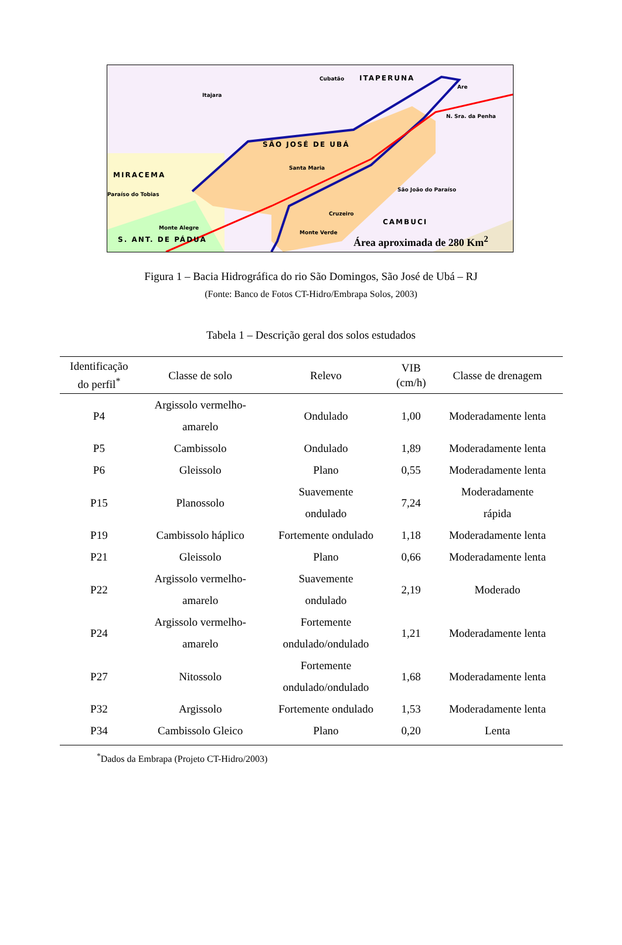Cubatão ITAPERUNA
Itajara
Are
N. Sra. da Penha
SÃO JOSÉ DE UBÁ
MIRACEMA
Santa Maria
Paraíso do Tobias
São João do Paraíso
Cruzeiro
CAMBUCI
Monte Alegre
Monte Verde
S. ANT. DE PÁDUA Área aproximada de 280 Km<sup>2</sup>
Figura 1 – Bacia Hidrográfica do rio São Domingos, São José de Ubá – RJ
(Fonte: Banco de Fotos CT-Hidro/Embrapa Solos, 2003)
Tabela 1 – Descrição geral dos solos estudados
| Identificação do perfil<sup>*</sup> | Classe de solo | Relevo | VIB (cm/h) | Classe de drenagem |
| --- | --- | --- | --- | --- |
| P4 | Argissolo vermelho- amarelo | Ondulado | 1,00 | Moderadamente lenta |
| P5 | Cambissolo | Ondulado | 1,89 | Moderadamente lenta |
| P6 | Gleissolo | Plano | 0,55 | Moderadamente lenta |
| P15 | Planossolo | Suavemente ondulado | 7,24 | Moderadamente rápida |
| P19 | Cambissolo háplico | Fortemente ondulado | 1,18 | Moderadamente lenta |
| P21 | Gleissolo | Plano | 0,66 | Moderadamente lenta |
| P22 | Argissolo vermelho- amarelo | Suavemente ondulado | 2,19 | Moderado |
| P24 | Argissolo vermelho- amarelo | Fortemente ondulado/ondulado | 1,21 | Moderadamente lenta |
| P27 | Nitossolo | Fortemente ondulado/ondulado | 1,68 | Moderadamente lenta |
| P32 | Argissolo | Fortemente ondulado | 1,53 | Moderadamente lenta |
| P34 | Cambissolo Gleico | Plano | 0,20 | Lenta |
<sup>*</sup> Dados da Embrapa (Projeto CT-Hidro/2003)